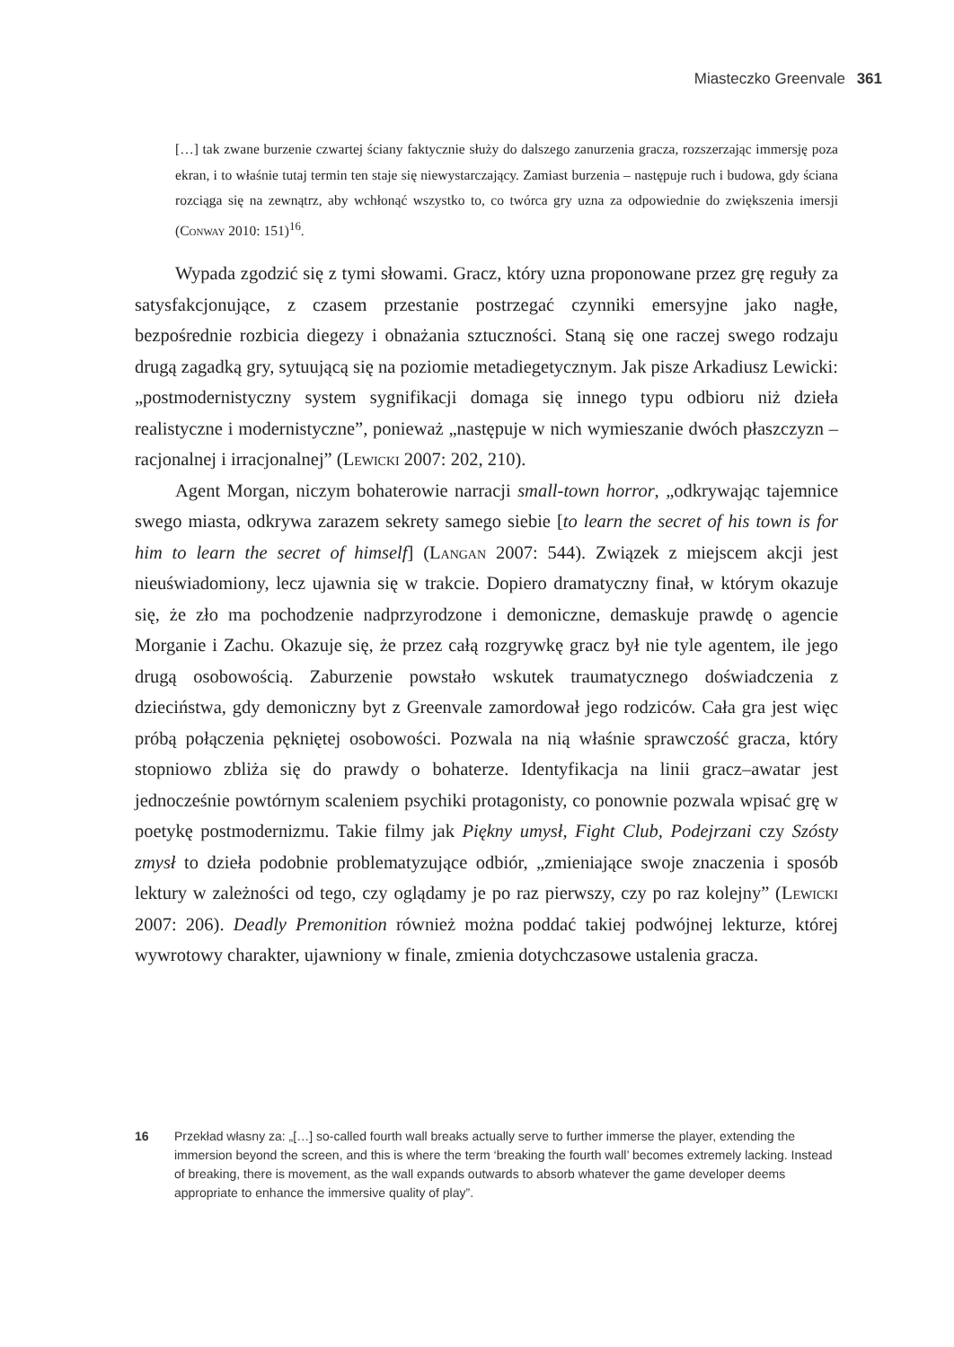Miasteczko Greenvale 361
[…] tak zwane burzenie czwartej ściany faktycznie służy do dalszego zanurzenia gracza, rozszerzając immersję poza ekran, i to właśnie tutaj termin ten staje się niewystarczający. Zamiast burzenia – następuje ruch i budowa, gdy ściana rozciąga się na zewnątrz, aby wchłonąć wszystko to, co twórca gry uzna za odpowiednie do zwiększenia imersji (Conway 2010: 151)<sup>16</sup>.
Wypada zgodzić się z tymi słowami. Gracz, który uzna proponowane przez grę reguły za satysfakcjonujące, z czasem przestanie postrzegać czynniki emersyjne jako nagłe, bezpośrednie rozbicia diegezy i obnażania sztuczności. Staną się one raczej swego rodzaju drugą zagadką gry, sytuującą się na poziomie metadiegetycznym. Jak pisze Arkadiusz Lewicki: „postmodernistyczny system sygnifikacji domaga się innego typu odbioru niż dzieła realistyczne i modernistyczne”, ponieważ „następuje w nich wymieszanie dwóch płaszczyzn – racjonalnej i irracjonalnej” (Lewicki 2007: 202, 210).
Agent Morgan, niczym bohaterowie narracji small-town horror, „odkrywając tajemnice swego miasta, odkrywa zarazem sekrety samego siebie [to learn the secret of his town is for him to learn the secret of himself] (Langan 2007: 544). Związek z miejscem akcji jest nieuświadomiony, lecz ujawnia się w trakcie. Dopiero dramatyczny finał, w którym okazuje się, że zło ma pochodzenie nadprzyrodzone i demoniczne, demaskuje prawdę o agencie Morganie i Zachu. Okazuje się, że przez całą rozgrywkę gracz był nie tyle agentem, ile jego drugą osobowością. Zaburzenie powstało wskutek traumatycznego doświadczenia z dzieciństwa, gdy demoniczny byt z Greenvale zamordował jego rodziców. Cała gra jest więc próbą połączenia pękniętej osobowości. Pozwala na nią właśnie sprawczość gracza, który stopniowo zbliża się do prawdy o bohaterze. Identyfikacja na linii gracz–awatar jest jednocześnie powtórnym scaleniem psychiki protagonisty, co ponownie pozwala wpisać grę w poetykę postmodernizmu. Takie filmy jak Piękny umysł, Fight Club, Podejrzani czy Szósty zmysł to dzieła podobnie problematyzujące odbiór, „zmieniające swoje znaczenia i sposób lektury w zależności od tego, czy oglądamy je po raz pierwszy, czy po raz kolejny” (Lewicki 2007: 206). Deadly Premonition również można poddać takiej podwójnej lekturze, której wywrotowy charakter, ujawniony w finale, zmienia dotychczasowe ustalenia gracza.
16 Przekład własny za: „[…] so-called fourth wall breaks actually serve to further immerse the player, extending the immersion beyond the screen, and this is where the term ‘breaking the fourth wall’ becomes extremely lacking. Instead of breaking, there is movement, as the wall expands outwards to absorb whatever the game developer deems appropriate to enhance the immersive quality of play”.